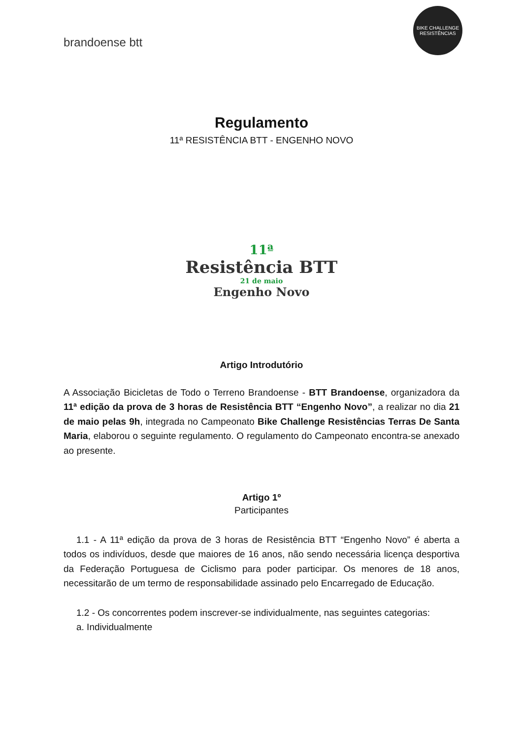brandoense btt
BIKE CHALLENGE
RESISTÊNCIAS
Regulamento
11ª RESISTÊNCIA BTT - ENGENHO NOVO
11ª
Resistência BTT
21 de maio
Engenho Novo
Artigo Introdutório
A Associação Bicicletas de Todo o Terreno Brandoense - BTT Brandoense, organizadora da 11ª edição da prova de 3 horas de Resistência BTT “Engenho Novo”, a realizar no dia 21 de maio pelas 9h, integrada no Campeonato Bike Challenge Resistências Terras De Santa Maria, elaborou o seguinte regulamento. O regulamento do Campeonato encontra-se anexado ao presente.
Artigo 1º
Participantes
1.1 - A 11ª edição da prova de 3 horas de Resistência BTT “Engenho Novo” é aberta a todos os indivíduos, desde que maiores de 16 anos, não sendo necessária licença desportiva da Federação Portuguesa de Ciclismo para poder participar. Os menores de 18 anos, necessitarão de um termo de responsabilidade assinado pelo Encarregado de Educação.
1.2 - Os concorrentes podem inscrever-se individualmente, nas seguintes categorias:
a. Individualmente